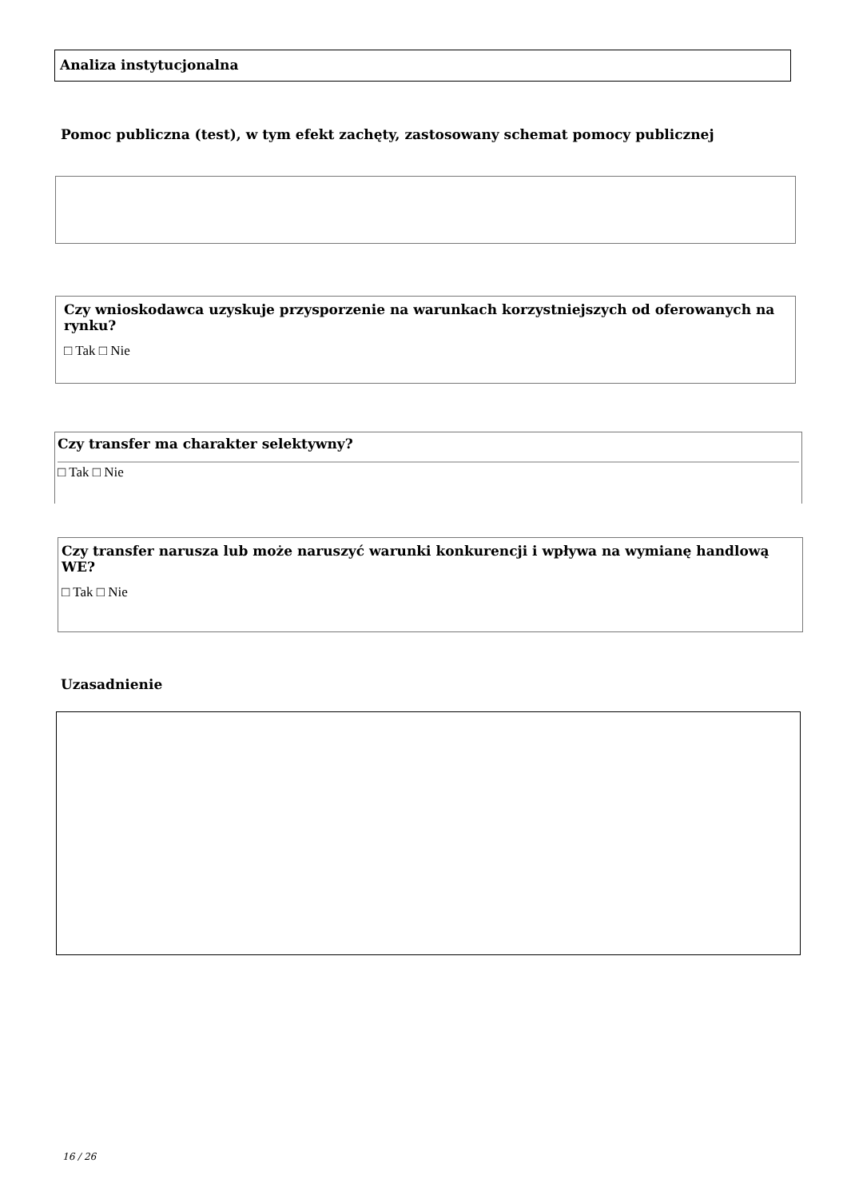Analiza instytucjonalna
Pomoc publiczna (test), w tym efekt zachęty, zastosowany schemat pomocy publicznej
Czy wnioskodawca uzyskuje przysporzenie na warunkach korzystniejszych od oferowanych na rynku?
□ Tak □ Nie
Czy transfer ma charakter selektywny?
□ Tak □ Nie
Czy transfer narusza lub może naruszyć warunki konkurencji i wpływa na wymianę handlową WE?
□ Tak □ Nie
Uzasadnienie
16 / 26